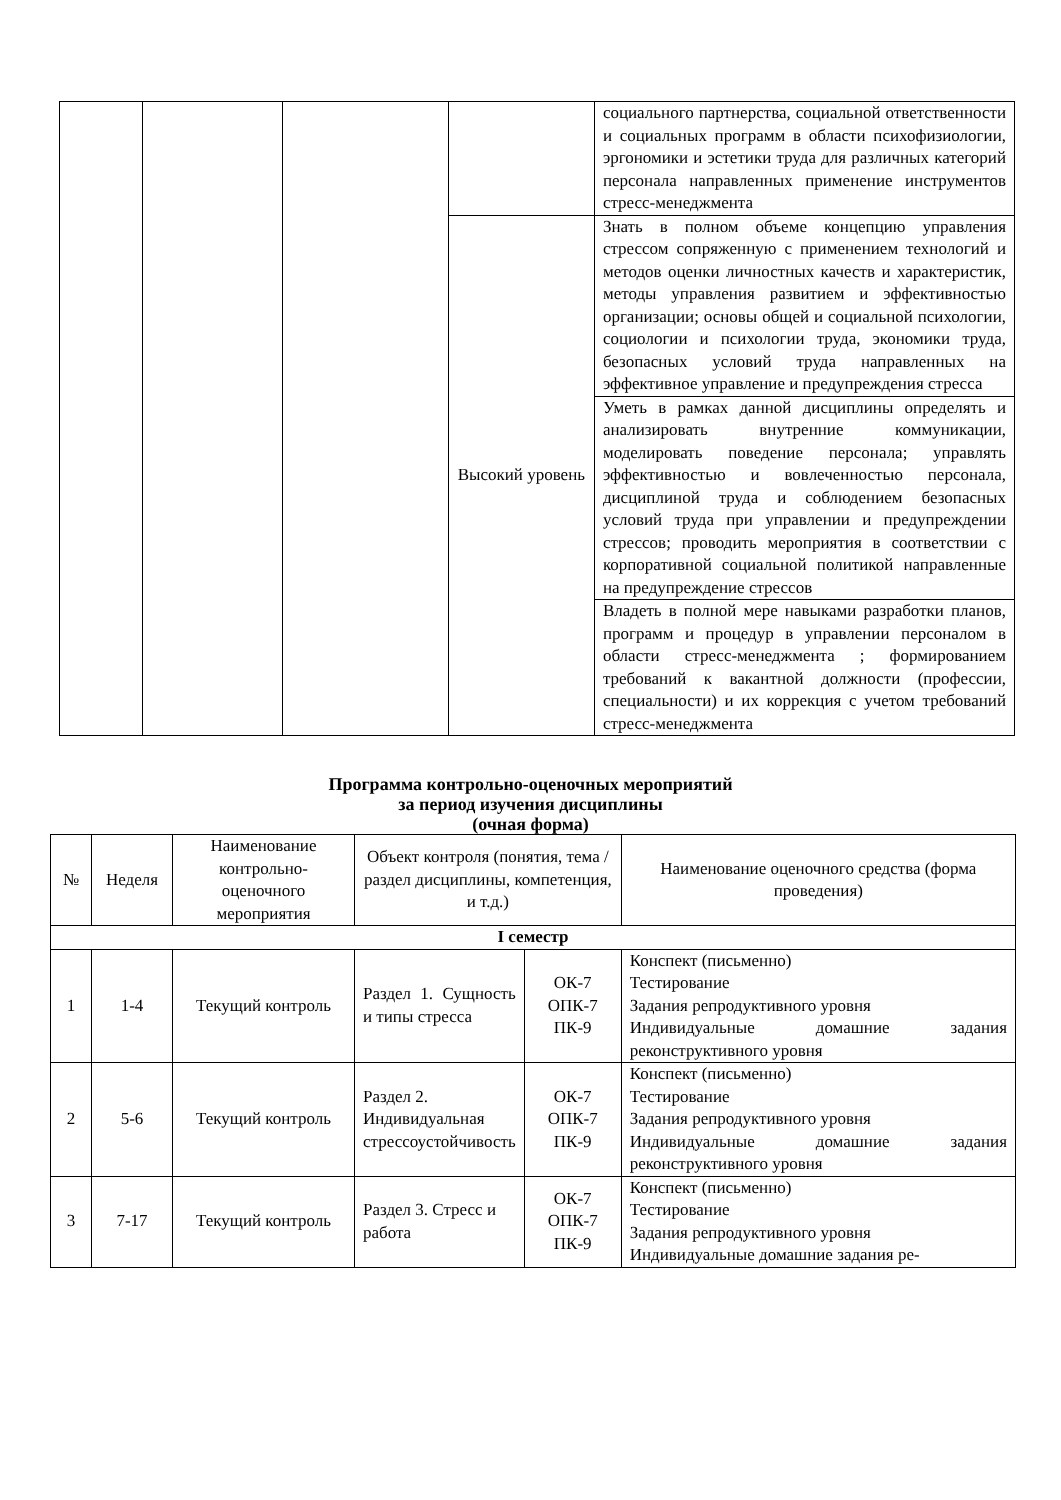| | | | | социального партнерства, социальной ответственности и социальных программ в области психофизиологии, эргономики и эстетики труда для различных категорий персонала направленных применение инструментов стресс-менеджмента |
| | | | Высокий уровень | Знать в полном объеме концепцию управления стрессом сопряженную с применением технологий и методов оценки личностных качеств и характеристик, методы управления развитием и эффективностью организации; основы общей и социальной психологии, социологии и психологии труда, экономики труда, безопасных условий труда направленных на эффективное управление и предупреждения стресса |
| | | | | Уметь в рамках данной дисциплины определять и анализировать внутренние коммуникации, моделировать поведение персонала; управлять эффективностью и вовлеченностью персонала, дисциплиной труда и соблюдением безопасных условий труда при управлении и предупреждении стрессов; проводить мероприятия в соответствии с корпоративной социальной политикой направленные на предупреждение стрессов |
| | | | | Владеть в полной мере навыками разработки планов, программ и процедур в управлении персоналом в области стресс-менеджмента ; формированием требований к вакантной должности (профессии, специальности) и их коррекция с учетом требований стресс-менеджмента |
Программа контрольно-оценочных мероприятий
за период изучения дисциплины
(очная форма)
| № | Неделя | Наименование контрольно-оценочного мероприятия | Объект контроля (понятия, тема / раздел дисциплины, компетенция, и т.д.) | | Наименование оценочного средства (форма проведения) |
| --- | --- | --- | --- | --- | --- |
| I семестр | | | | | |
| 1 | 1-4 | Текущий контроль | Раздел 1. Сущность и типы стресса | ОК-7 ОПК-7 ПК-9 | Конспект (письменно) Тестирование Задания репродуктивного уровня Индивидуальные домашние задания реконструктивного уровня |
| 2 | 5-6 | Текущий контроль | Раздел 2. Индивидуальная стрессоустойчивость | ОК-7 ОПК-7 ПК-9 | Конспект (письменно) Тестирование Задания репродуктивного уровня Индивидуальные домашние задания реконструктивного уровня |
| 3 | 7-17 | Текущий контроль | Раздел 3. Стресс и работа | ОК-7 ОПК-7 ПК-9 | Конспект (письменно) Тестирование Задания репродуктивного уровня Индивидуальные домашние задания ре- |